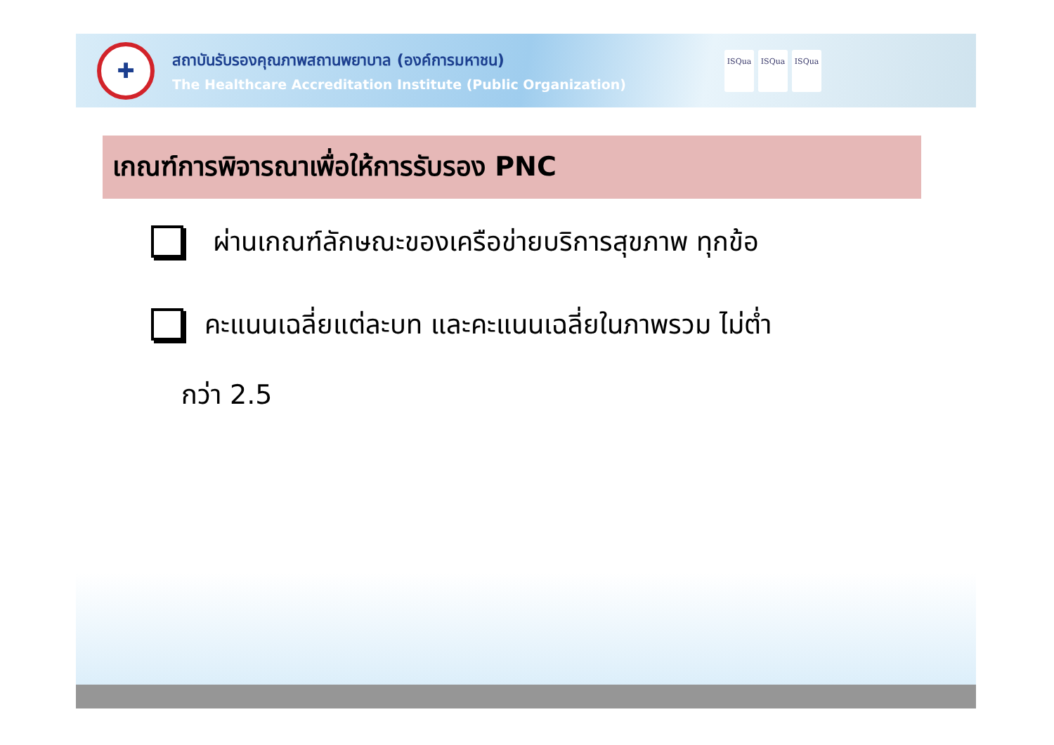✚
สถาบันรับรองคุณภาพสถานพยาบาล (องค์การมหาชน)
The Healthcare Accreditation Institute (Public Organization)
ISQua ISQua ISQua
เกณฑ์การพิจารณาเพื่อให้การรับรอง PNC
ผ่านเกณฑ์ลักษณะของเครือข่ายบริการสุขภาพ ทุกข้อ
คะแนนเฉลี่ยแต่ละบท และคะแนนเฉลี่ยในภาพรวม ไม่ต่ำ
กว่า 2.5